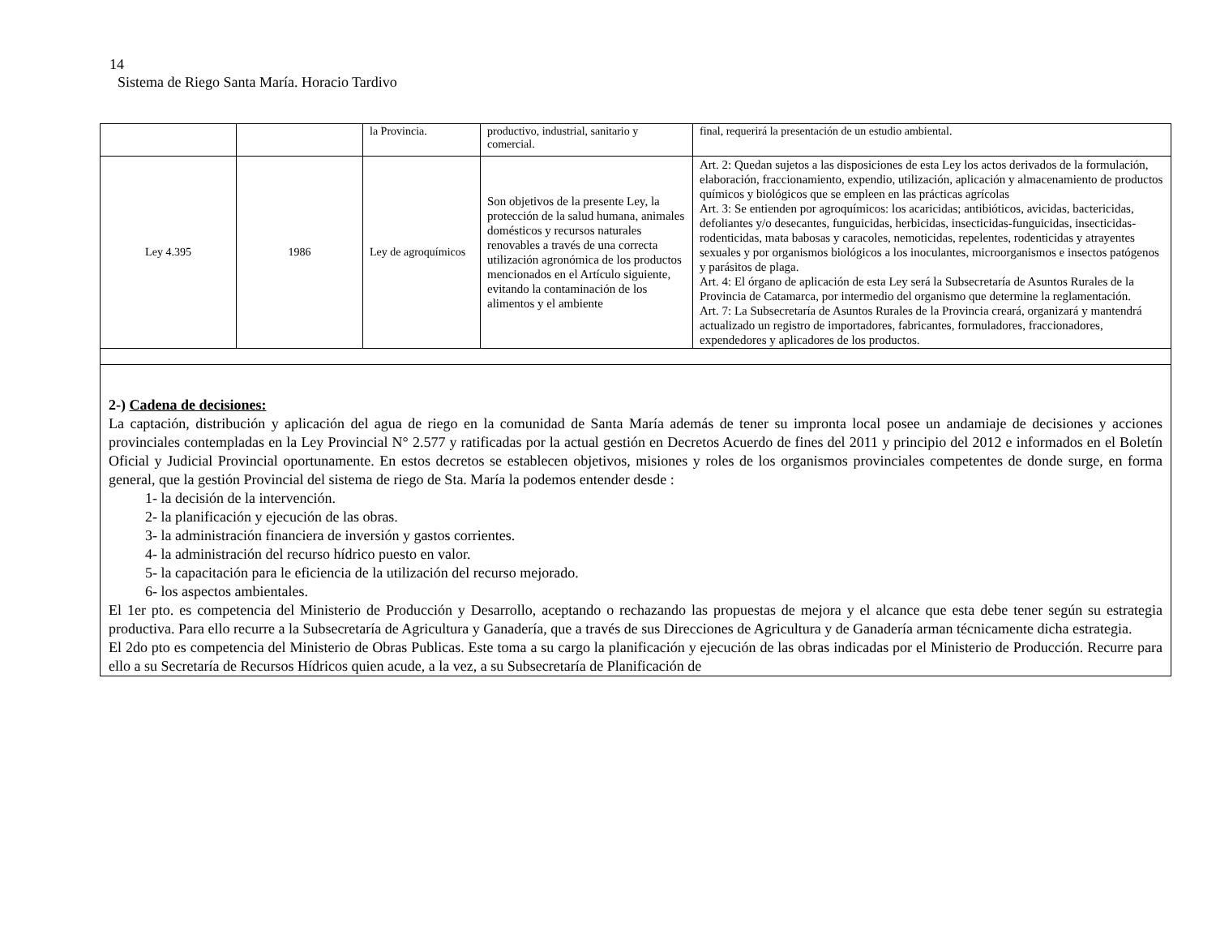14
Sistema de Riego Santa María. Horacio Tardivo
| | | la Provincia. | productivo, industrial, sanitario y comercial. | final, requerirá la presentación de un estudio ambiental. |
| Ley 4.395 | 1986 | Ley de agroquímicos | Son objetivos de la presente Ley, la protección de la salud humana, animales domésticos y recursos naturales renovables a través de una correcta utilización agronómica de los productos mencionados en el Artículo siguiente, evitando la contaminación de los alimentos y el ambiente | Art. 2: Quedan sujetos a las disposiciones de esta Ley los actos derivados de la formulación, elaboración, fraccionamiento, expendio, utilización, aplicación y almacenamiento de productos químicos y biológicos que se empleen en las prácticas agrícolas Art. 3: Se entienden por agroquímicos: los acaricidas; antibióticos, avicidas, bactericidas, defoliantes y/o desecantes, funguicidas, herbicidas, insecticidas-funguicidas, insecticidas-rodenticidas, mata babosas y caracoles, nemoticidas, repelentes, rodenticidas y atrayentes sexuales y por organismos biológicos a los inoculantes, microorganismos e insectos patógenos y parásitos de plaga. Art. 4: El órgano de aplicación de esta Ley será la Subsecretaría de Asuntos Rurales de la Provincia de Catamarca, por intermedio del organismo que determine la reglamentación. Art. 7: La Subsecretaría de Asuntos Rurales de la Provincia creará, organizará y mantendrá actualizado un registro de importadores, fabricantes, formuladores, fraccionadores, expendedores y aplicadores de los productos. |
2-) Cadena de decisiones:
La captación, distribución y aplicación del agua de riego en la comunidad de Santa María además de tener su impronta local posee un andamiaje de decisiones y acciones provinciales contempladas en la Ley Provincial N° 2.577 y ratificadas por la actual gestión en Decretos Acuerdo de fines del 2011 y principio del 2012 e informados en el Boletín Oficial y Judicial Provincial oportunamente. En estos decretos se establecen objetivos, misiones y roles de los organismos provinciales competentes de donde surge, en forma general, que la gestión Provincial del sistema de riego de Sta. María la podemos entender desde :
1- la decisión de la intervención.
2- la planificación y ejecución de las obras.
3- la administración financiera de inversión y gastos corrientes.
4- la administración del recurso hídrico puesto en valor.
5- la capacitación para le eficiencia de la utilización del recurso mejorado.
6- los aspectos ambientales.
El 1er pto. es competencia del Ministerio de Producción y Desarrollo, aceptando o rechazando las propuestas de mejora y el alcance que esta debe tener según su estrategia productiva. Para ello recurre a la Subsecretaría de Agricultura y Ganadería, que a través de sus Direcciones de Agricultura y de Ganadería arman técnicamente dicha estrategia.
El 2do pto es competencia del Ministerio de Obras Publicas. Este toma a su cargo la planificación y ejecución de las obras indicadas por el Ministerio de Producción. Recurre para ello a su Secretaría de Recursos Hídricos quien acude, a la vez, a su Subsecretaría de Planificación de